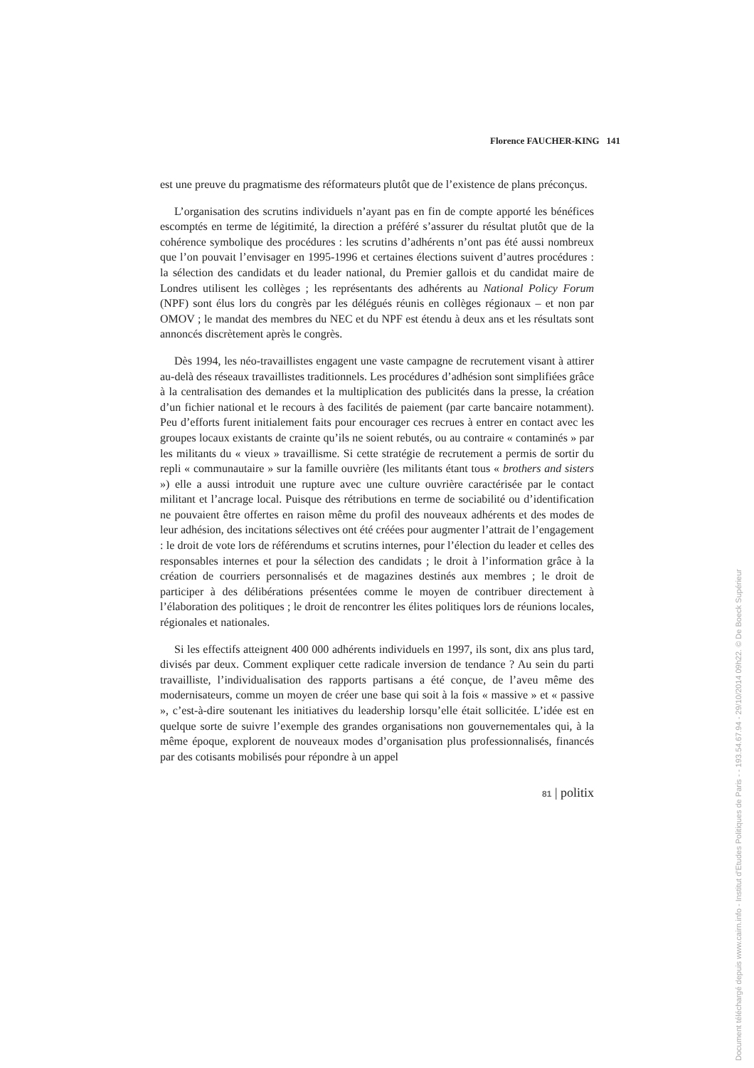Florence FAUCHER-KING 141
est une preuve du pragmatisme des réformateurs plutôt que de l’existence de plans préconçus.
L’organisation des scrutins individuels n’ayant pas en fin de compte apporté les bénéfices escomptés en terme de légitimité, la direction a préféré s’assurer du résultat plutôt que de la cohérence symbolique des procédures : les scrutins d’adhérents n’ont pas été aussi nombreux que l’on pouvait l’envisager en 1995-1996 et certaines élections suivent d’autres procédures : la sélection des candidats et du leader national, du Premier gallois et du candidat maire de Londres utilisent les collèges ; les représentants des adhérents au National Policy Forum (NPF) sont élus lors du congrès par les délégués réunis en collèges régionaux – et non par OMOV ; le mandat des membres du NEC et du NPF est étendu à deux ans et les résultats sont annoncés discrètement après le congrès.
Dès 1994, les néo-travaillistes engagent une vaste campagne de recrutement visant à attirer au-delà des réseaux travaillistes traditionnels. Les procédures d’adhésion sont simplifiées grâce à la centralisation des demandes et la multiplication des publicités dans la presse, la création d’un fichier national et le recours à des facilités de paiement (par carte bancaire notamment). Peu d’efforts furent initialement faits pour encourager ces recrues à entrer en contact avec les groupes locaux existants de crainte qu’ils ne soient rebutés, ou au contraire « contaminés » par les militants du « vieux » travaillisme. Si cette stratégie de recrutement a permis de sortir du repli « communautaire » sur la famille ouvrière (les militants étant tous « brothers and sisters ») elle a aussi introduit une rupture avec une culture ouvrière caractérisée par le contact militant et l’ancrage local. Puisque des rétributions en terme de sociabilité ou d’identification ne pouvaient être offertes en raison même du profil des nouveaux adhérents et des modes de leur adhésion, des incitations sélectives ont été créées pour augmenter l’attrait de l’engagement : le droit de vote lors de référendums et scrutins internes, pour l’élection du leader et celles des responsables internes et pour la sélection des candidats ; le droit à l’information grâce à la création de courriers personnalisés et de magazines destinés aux membres ; le droit de participer à des délibérations présentées comme le moyen de contribuer directement à l’élaboration des politiques ; le droit de rencontrer les élites politiques lors de réunions locales, régionales et nationales.
Si les effectifs atteignent 400 000 adhérents individuels en 1997, ils sont, dix ans plus tard, divisés par deux. Comment expliquer cette radicale inversion de tendance ? Au sein du parti travailliste, l’individualisation des rapports partisans a été conçue, de l’aveu même des modernisateurs, comme un moyen de créer une base qui soit à la fois « massive » et « passive », c’est-à-dire soutenant les initiatives du leadership lorsqu’elle était sollicitée. L’idée est en quelque sorte de suivre l’exemple des grandes organisations non gouvernementales qui, à la même époque, explorent de nouveaux modes d’organisation plus professionnalisés, financés par des cotisants mobilisés pour répondre à un appel
81 | politix
Document téléchargé depuis www.cairn.info - Institut d'Etudes Politiques de Paris - - 193.54.67.94 - 29/10/2014 09h22. © De Boeck Supérieur